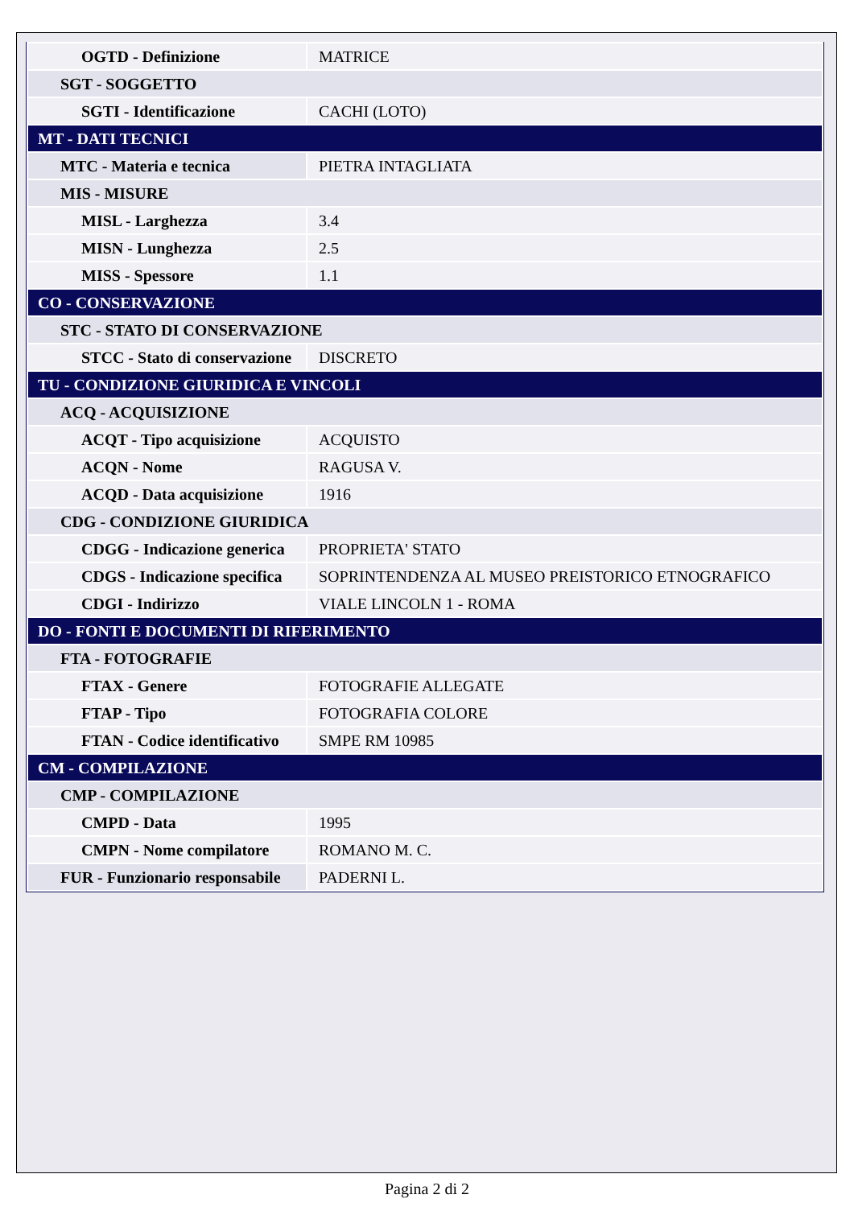| OGTD - Definizione | MATRICE |
| SGT - SOGGETTO | |
| SGTI - Identificazione | CACHI (LOTO) |
| MT - DATI TECNICI | |
| MTC - Materia e tecnica | PIETRA INTAGLIATA |
| MIS - MISURE | |
| MISL - Larghezza | 3.4 |
| MISN - Lunghezza | 2.5 |
| MISS - Spessore | 1.1 |
| CO - CONSERVAZIONE | |
| STC - STATO DI CONSERVAZIONE | |
| STCC - Stato di conservazione | DISCRETO |
| TU - CONDIZIONE GIURIDICA E VINCOLI | |
| ACQ - ACQUISIZIONE | |
| ACQT - Tipo acquisizione | ACQUISTO |
| ACQN - Nome | RAGUSA V. |
| ACQD - Data acquisizione | 1916 |
| CDG - CONDIZIONE GIURIDICA | |
| CDGG - Indicazione generica | PROPRIETA' STATO |
| CDGS - Indicazione specifica | SOPRINTENDENZA AL MUSEO PREISTORICO ETNOGRAFICO |
| CDGI - Indirizzo | VIALE LINCOLN 1 - ROMA |
| DO - FONTI E DOCUMENTI DI RIFERIMENTO | |
| FTA - FOTOGRAFIE | |
| FTAX - Genere | FOTOGRAFIE ALLEGATE |
| FTAP - Tipo | FOTOGRAFIA COLORE |
| FTAN - Codice identificativo | SMPE RM 10985 |
| CM - COMPILAZIONE | |
| CMP - COMPILAZIONE | |
| CMPD - Data | 1995 |
| CMPN - Nome compilatore | ROMANO M. C. |
| FUR - Funzionario responsabile | PADERNI L. |
Pagina 2 di 2